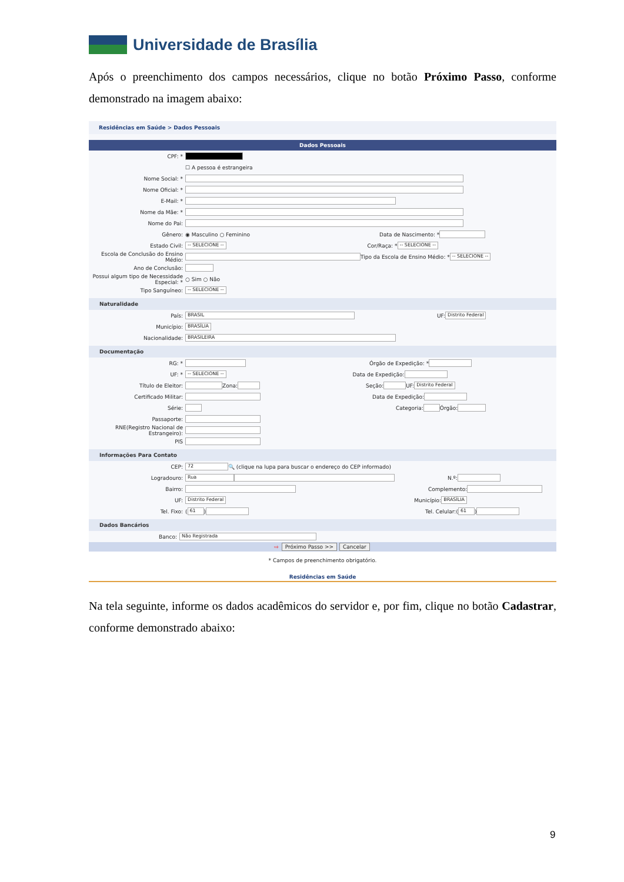Universidade de Brasília
Após o preenchimento dos campos necessários, clique no botão Próximo Passo, conforme demonstrado na imagem abaixo:
Residências em Saúde > Dados Pessoais
Dados Pessoais
CPF: *
☐ A pessoa é estrangeira
Nome Social: *
Nome Oficial: *
E-Mail: *
Nome da Mãe: *
Nome do Pai:
Gênero: ◉ Masculino ○ Feminino Data de Nascimento: *
Estado Civil: -- SELECIONE -- Cor/Raça: * -- SELECIONE --
Escola de Conclusão do Ensino Médio: Tipo da Escola de Ensino Médio: * -- SELECIONE --
Ano de Conclusão:
Possui algum tipo de Necessidade Especial: * ○ Sim ○ Não
Tipo Sanguíneo: -- SELECIONE --
Naturalidade
País: BRASIL UF: Distrito Federal
Município: BRASÍLIA
Nacionalidade: BRASILEIRA
Documentação
RG: * Órgão de Expedição: *
UF: * -- SELECIONE -- Data de Expedição:
Título de Eleitor: Zona: Seção: UF: Distrito Federal
Certificado Militar: Data de Expedição:
Série: Categoria: Órgão:
Passaporte:
RNE(Registro Nacional de Estrangeiro):
PIS
Informações Para Contato
CEP: 72 🔍 (clique na lupa para buscar o endereço do CEP informado)
Logradouro: Rua N.º:
Bairro: Complemento:
UF: Distrito Federal Município: BRASÍLIA
Tel. Fixo: (61) Tel. Celular: (61)
Dados Bancários
Banco: Não Registrada
⇨ Próximo Passo >> Cancelar
* Campos de preenchimento obrigatório.
Residências em Saúde
Na tela seguinte, informe os dados acadêmicos do servidor e, por fim, clique no botão Cadastrar, conforme demonstrado abaixo:
9